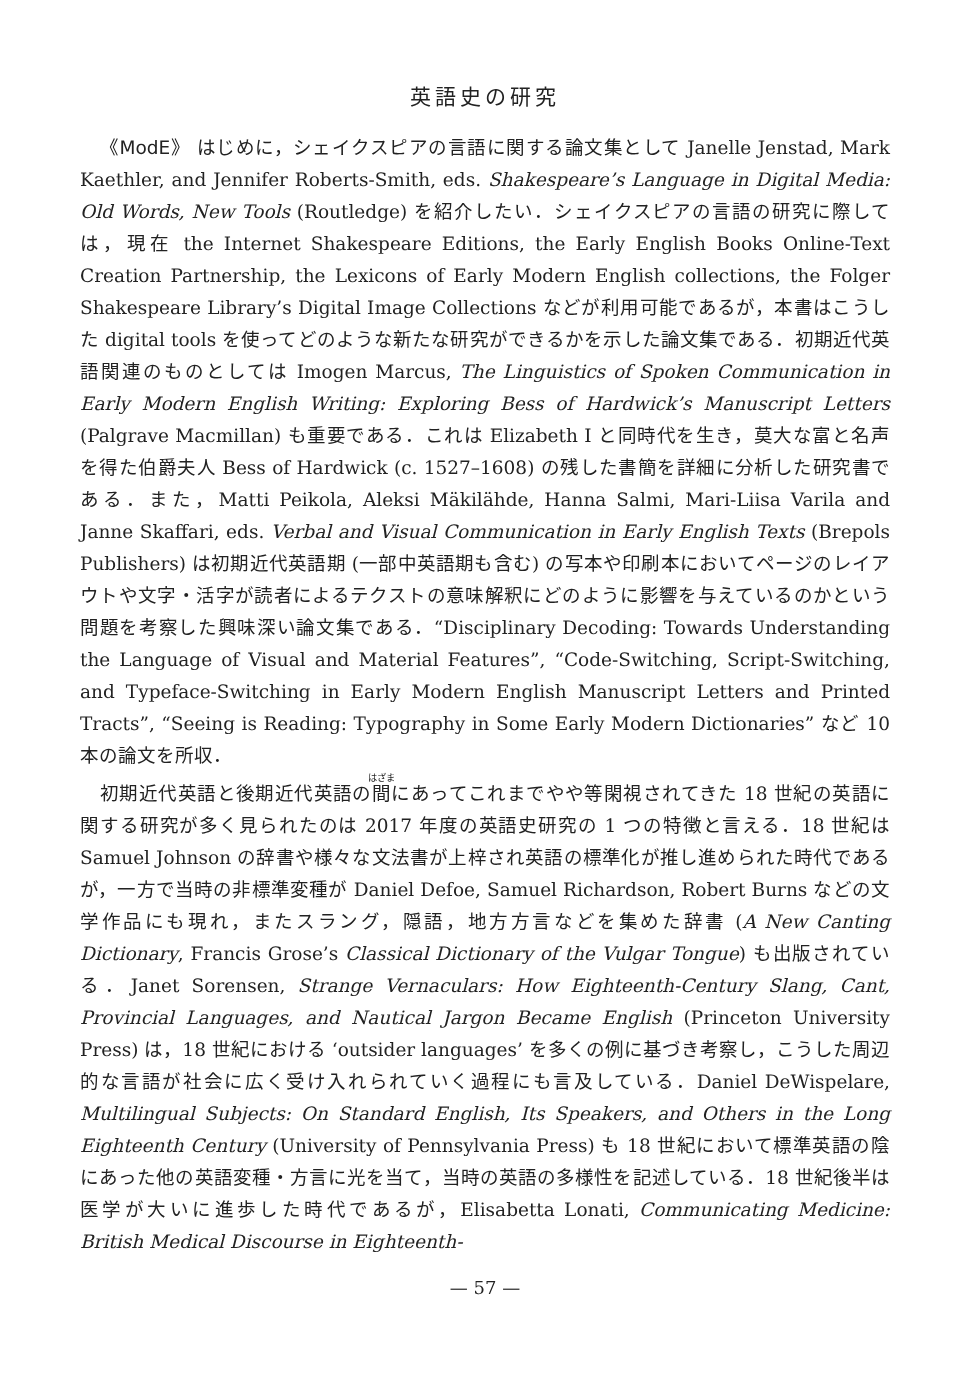英語史の研究
《ModE》 はじめに，シェイクスピアの言語に関する論文集として Janelle Jenstad, Mark Kaethler, and Jennifer Roberts-Smith, eds. Shakespeare’s Language in Digital Media: Old Words, New Tools (Routledge) を紹介したい．シェイクスピアの言語の研究に際しては，現在 the Internet Shakespeare Editions, the Early English Books Online-Text Creation Partnership, the Lexicons of Early Modern English collections, the Folger Shakespeare Library’s Digital Image Collections などが利用可能であるが，本書はこうした digital tools を使ってどのような新たな研究ができるかを示した論文集である．初期近代英語関連のものとしては Imogen Marcus, The Linguistics of Spoken Communication in Early Modern English Writing: Exploring Bess of Hardwick’s Manuscript Letters (Palgrave Macmillan) も重要である．これは Elizabeth I と同時代を生き，莫大な富と名声を得た伯爵夫人 Bess of Hardwick (c. 1527–1608) の残した書簡を詳細に分析した研究書である．また，Matti Peikola, Aleksi Mäkilähde, Hanna Salmi, Mari-Liisa Varila and Janne Skaffari, eds. Verbal and Visual Communication in Early English Texts (Brepols Publishers) は初期近代英語期 (一部中英語期も含む) の写本や印刷本においてページのレイアウトや文字・活字が読者によるテクストの意味解釈にどのように影響を与えているのかという問題を考察した興味深い論文集である．“Disciplinary Decoding: Towards Understanding the Language of Visual and Material Features”, “Code-Switching, Script-Switching, and Typeface-Switching in Early Modern English Manuscript Letters and Printed Tracts”, “Seeing is Reading: Typography in Some Early Modern Dictionaries” など 10 本の論文を所収．
初期近代英語と後期近代英語の間にあってこれまでやや等閑視されてきた 18 世紀の英語に関する研究が多く見られたのは 2017 年度の英語史研究の 1 つの特徴と言える．18 世紀は Samuel Johnson の辞書や様々な文法書が上梓され英語の標準化が推し進められた時代であるが，一方で当時の非標準変種が Daniel Defoe, Samuel Richardson, Robert Burns などの文学作品にも現れ，またスラング，隠語，地方方言などを集めた辞書 (A New Canting Dictionary, Francis Grose’s Classical Dictionary of the Vulgar Tongue) も出版されている．Janet Sorensen, Strange Vernaculars: How Eighteenth-Century Slang, Cant, Provincial Languages, and Nautical Jargon Became English (Princeton University Press) は，18 世紀における ‘outsider languages’ を多くの例に基づき考察し，こうした周辺的な言語が社会に広く受け入れられていく過程にも言及している．Daniel DeWispelare, Multilingual Subjects: On Standard English, Its Speakers, and Others in the Long Eighteenth Century (University of Pennsylvania Press) も 18 世紀において標準英語の陰にあった他の英語変種・方言に光を当て，当時の英語の多様性を記述している．18 世紀後半は医学が大いに進歩した時代であるが，Elisabetta Lonati, Communicating Medicine: British Medical Discourse in Eighteenth-
— 57 —